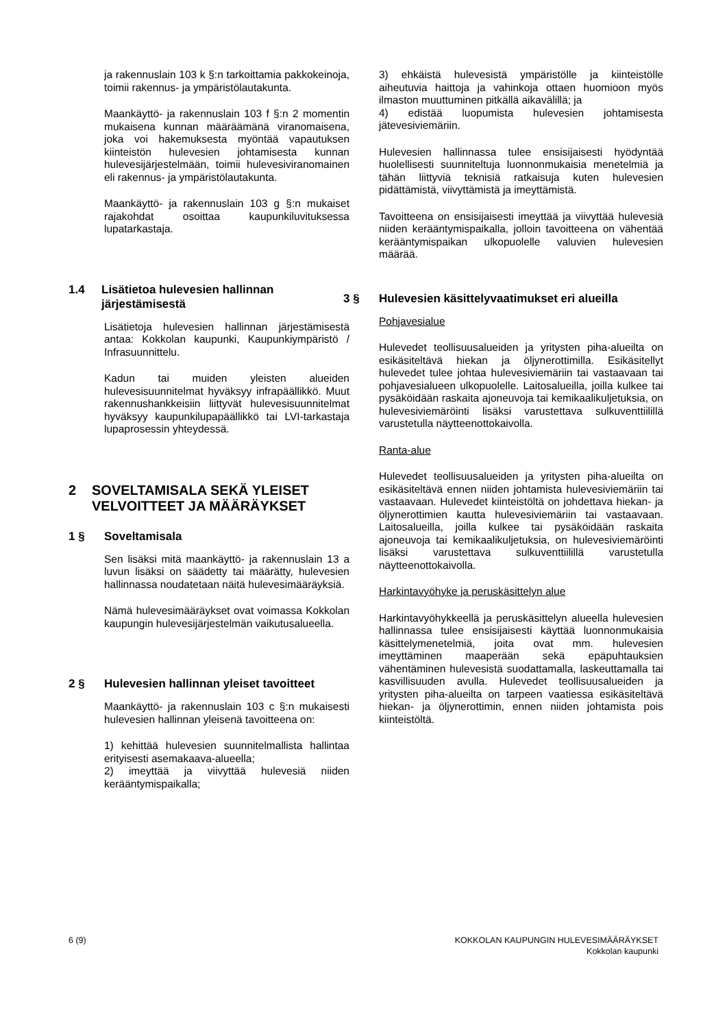ja rakennuslain 103 k §:n tarkoittamia pakkokeinoja, toimii rakennus- ja ympäristölautakunta.
Maankäyttö- ja rakennuslain 103 f §:n 2 momentin mukaisena kunnan määräämänä viranomaisena, joka voi hakemuksesta myöntää vapautuksen kiinteistön hulevesien johtamisesta kunnan hulevesijärjestelmään, toimii hulevesiviranomainen eli rakennus- ja ympäristölautakunta.
Maankäyttö- ja rakennuslain 103 g §:n mukaiset rajakohdat osoittaa kaupunkiluvituksessa lupatarkastaja.
1.4 Lisätietoa hulevesien hallinnan järjestämisestä
Lisätietoja hulevesien hallinnan järjestämisestä antaa: Kokkolan kaupunki, Kaupunkiympäristö / Infrasuunnittelu.
Kadun tai muiden yleisten alueiden hulevesisuunnitelmat hyväksyy infrapäällikkö. Muut rakennushankkeisiin liittyvät hulevesisuunnitelmat hyväksyy kaupunkilupapäällikkö tai LVI-tarkastaja lupaprosessin yhteydessä.
2 SOVELTAMISALA SEKÄ YLEISET VELVOITTEET JA MÄÄRÄYKSET
1 § Soveltamisala
Sen lisäksi mitä maankäyttö- ja rakennuslain 13 a luvun lisäksi on säädetty tai määrätty, hulevesien hallinnassa noudatetaan näitä hulevesimääräyksiä.
Nämä hulevesimääräykset ovat voimassa Kokkolan kaupungin hulevesijärjestelmän vaikutusalueella.
2 § Hulevesien hallinnan yleiset tavoitteet
Maankäyttö- ja rakennuslain 103 c §:n mukaisesti hulevesien hallinnan yleisenä tavoitteena on:
1) kehittää hulevesien suunnitelmallista hallintaa erityisesti asemakaava-alueella;
2) imeyttää ja viivyttää hulevesiä niiden kerääntymispaikalla;
3) ehkäistä hulevesistä ympäristölle ja kiinteistölle aiheutuvia haittoja ja vahinkoja ottaen huomioon myös ilmaston muuttuminen pitkällä aikavälillä; ja
4) edistää luopumista hulevesien johtamisesta jätevesiviemäriin.
Hulevesien hallinnassa tulee ensisijaisesti hyödyntää huolellisesti suunniteltuja luonnonmukaisia menetelmiä ja tähän liittyviä teknisiä ratkaisuja kuten hulevesien pidättämistä, viivyttämistä ja imeyttämistä.
Tavoitteena on ensisijaisesti imeyttää ja viivyttää hulevesiä niiden kerääntymispaikalla, jolloin tavoitteena on vähentää kerääntymispaikan ulkopuolelle valuvien hulevesien määrää.
3 § Hulevesien käsittelyvaatimukset eri alueilla
Pohjavesialue
Hulevedet teollisuusalueiden ja yritysten piha-alueilta on esikäsiteltävä hiekan ja öljynerottimilla. Esikäsitellyt hulevedet tulee johtaa hulevesiviemäriin tai vastaavaan tai pohjavesialueen ulkopuolelle. Laitosalueilla, joilla kulkee tai pysäköidään raskaita ajoneuvoja tai kemikaalikuljetuksia, on hulevesiviemäröinti lisäksi varustettava sulkuventtiilillä varustetulla näytteenottokaivolla.
Ranta-alue
Hulevedet teollisuusalueiden ja yritysten piha-alueilta on esikäsiteltävä ennen niiden johtamista hulevesiviemäriin tai vastaavaan. Hulevedet kiinteistöltä on johdettava hiekan- ja öljynerottimien kautta hulevesiviemäriin tai vastaavaan. Laitosalueilla, joilla kulkee tai pysäköidään raskaita ajoneuvoja tai kemikaalikuljetuksia, on hulevesiviemäröinti lisäksi varustettava sulkuventtiilillä varustetulla näytteenottokaivolla.
Harkintavyöhyke ja peruskäsittelyn alue
Harkintavyöhykkeellä ja peruskäsittelyn alueella hulevesien hallinnassa tulee ensisijaisesti käyttää luonnonmukaisia käsittelymenetelmiä, joita ovat mm. hulevesien imeyttäminen maaperään sekä epäpuhtauksien vähentäminen hulevesistä suodattamalla, laskeuttamalla tai kasvillisuuden avulla. Hulevedet teollisuusalueiden ja yritysten piha-alueilta on tarpeen vaatiessa esikäsiteltävä hiekan- ja öljynerottimin, ennen niiden johtamista pois kiinteistöltä.
6 (9) KOKKOLAN KAUPUNGIN HULEVESIMÄÄRÄYKSET
Kokkolan kaupunki